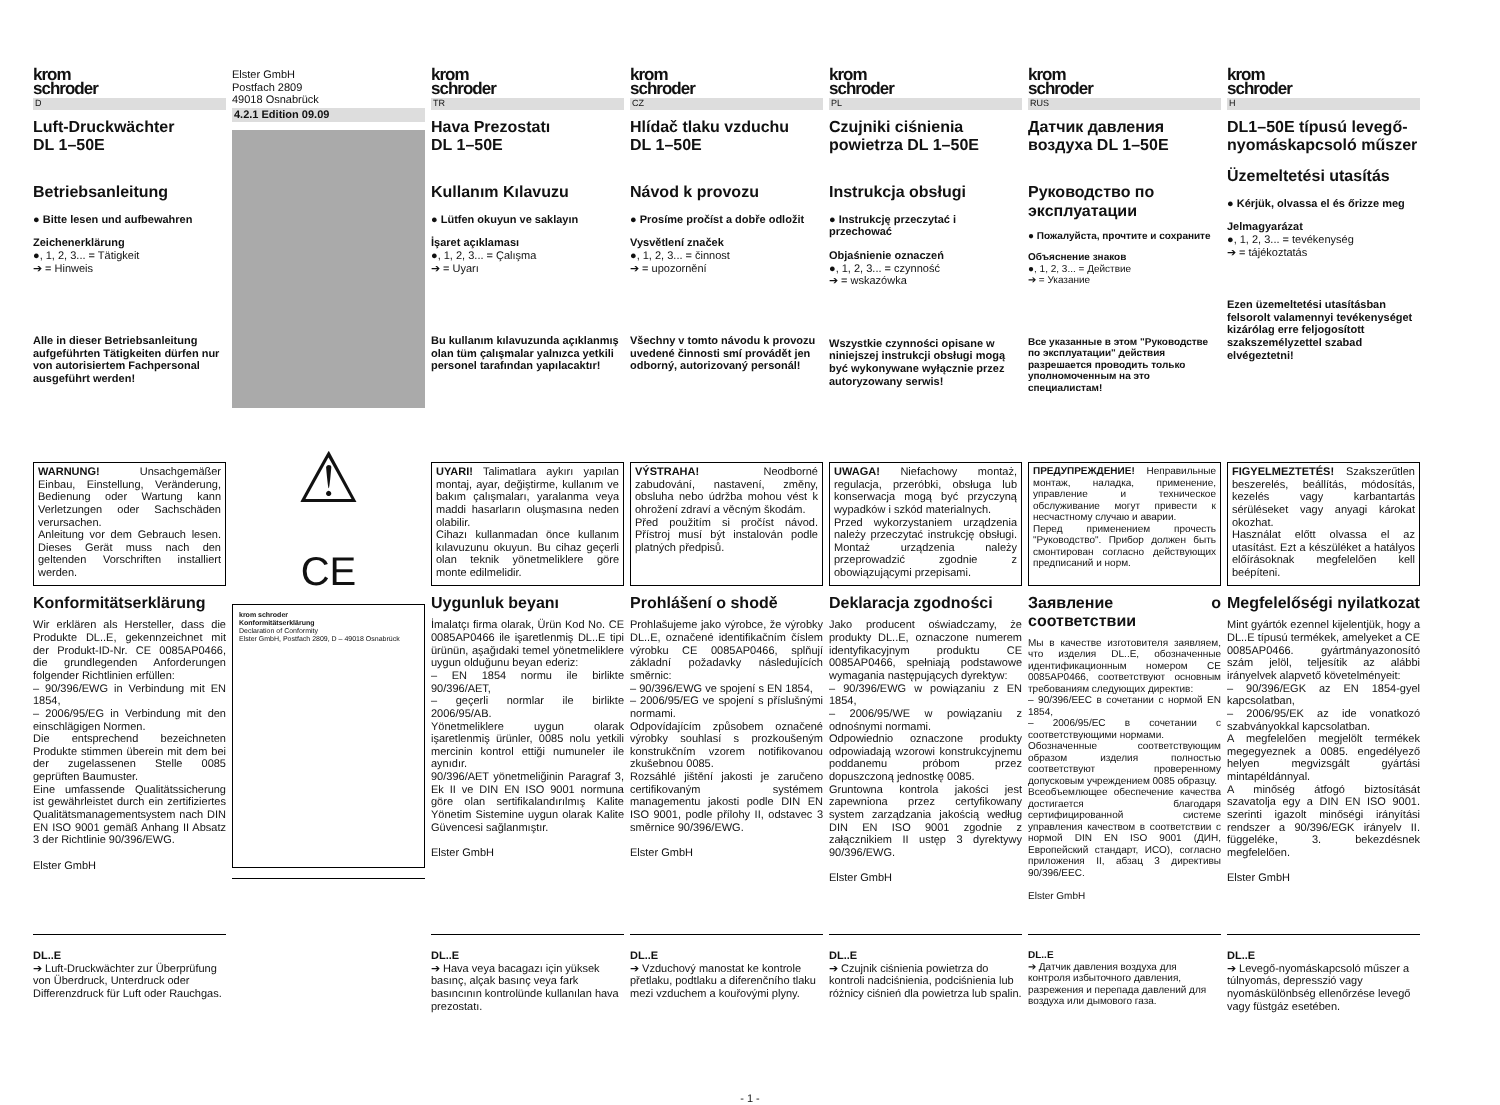krom
schroder
D
Luft-Druckwächter
DL 1–50E
Betriebsanleitung
● Bitte lesen und aufbewahren
Zeichenerklärung
●, 1, 2, 3... = Tätigkeit
➔ = Hinweis
Alle in dieser Betriebsanleitung aufgeführten Tätigkeiten dürfen nur von autorisiertem Fachpersonal ausgeführt werden!
WARNUNG! Unsachgemäßer Einbau, Einstellung, Veränderung, Bedienung oder Wartung kann Verletzungen oder Sachschäden verursachen.
Anleitung vor dem Gebrauch lesen. Dieses Gerät muss nach den geltenden Vorschriften installiert werden.
Konformitätserklärung
Wir erklären als Hersteller, dass die Produkte DL..E, gekennzeichnet mit der Produkt-ID-Nr. CE 0085AP0466, die grundlegenden Anforderungen folgender Richtlinien erfüllen:
– 90/396/EWG in Verbindung mit EN 1854,
– 2006/95/EG in Verbindung mit den einschlägigen Normen.
Die entsprechend bezeichneten Produkte stimmen überein mit dem bei der zugelassenen Stelle 0085 geprüften Baumuster.
Eine umfassende Qualitätssicherung ist gewährleistet durch ein zertifiziertes Qualitätsmanagementsystem nach DIN EN ISO 9001 gemäß Anhang II Absatz 3 der Richtlinie 90/396/EWG.
Elster GmbH
DL..E
➔ Luft-Druckwächter zur Überprüfung von Überdruck, Unterdruck oder Differenzdruck für Luft oder Rauchgas.
Elster GmbH
Postfach 2809
49018 Osnabrück
4.2.1 Edition 09.09
⚠
CE
krom schroder
Konformitätserklärung
Declaration of Conformity
Elster GmbH, Postfach 2809, D – 49018 Osnabrück
krom
schroder
TR
Hava Prezostatı
DL 1–50E
Kullanım Kılavuzu
● Lütfen okuyun ve saklayın
İşaret açıklaması
●, 1, 2, 3... = Çalışma
➔ = Uyarı
Bu kullanım kılavuzunda açıklanmış olan tüm çalışmalar yalnızca yetkili personel tarafından yapılacaktır!
UYARI! Talimatlara aykırı yapılan montaj, ayar, değiştirme, kullanım ve bakım çalışmaları, yaralanma veya maddi hasarların oluşmasına neden olabilir.
Cihazı kullanmadan önce kullanım kılavuzunu okuyun. Bu cihaz geçerli olan teknik yönetmeliklere göre monte edilmelidir.
Uygunluk beyanı
İmalatçı firma olarak, Ürün Kod No. CE 0085AP0466 ile işaretlenmiş DL..E tipi ürünün, aşağıdaki temel yönetmeliklere uygun olduğunu beyan ederiz:
– EN 1854 normu ile birlikte 90/396/AET,
– geçerli normlar ile birlikte 2006/95/AB.
Yönetmeliklere uygun olarak işaretlenmiş ürünler, 0085 nolu yetkili mercinin kontrol ettiği numuneler ile aynıdır.
90/396/AET yönetmeliğinin Paragraf 3, Ek II ve DIN EN ISO 9001 normuna göre olan sertifikalandırılmış Kalite Yönetim Sistemine uygun olarak Kalite Güvencesi sağlanmıştır.
Elster GmbH
DL..E
➔ Hava veya bacagazı için yüksek basınç, alçak basınç veya fark basıncının kontrolünde kullanılan hava prezostatı.
krom
schroder
CZ
Hlídač tlaku vzduchu
DL 1–50E
Návod k provozu
● Prosíme pročíst a dobře odložit
Vysvětlení značek
●, 1, 2, 3... = činnost
➔ = upozornění
Všechny v tomto návodu k provozu uvedené činnosti smí provádět jen odborný, autorizovaný personál!
VÝSTRAHA! Neodborné zabudování, nastavení, změny, obsluha nebo údržba mohou vést k ohrožení zdraví a věcným škodám.
Před použitím si pročíst návod. Přístroj musí být instalován podle platných předpisů.
Prohlášení o shodě
Prohlašujeme jako výrobce, že výrobky DL..E, označené identifikačním číslem výrobku CE 0085AP0466, splňují základní požadavky následujících směrnic:
– 90/396/EWG ve spojení s EN 1854,
– 2006/95/EG ve spojení s příslušnými normami.
Odpovídajícím způsobem označené výrobky souhlasí s prozkoušeným konstrukčním vzorem notifikovanou zkušebnou 0085.
Rozsáhlé jištění jakosti je zaručeno certifikovaným systémem managementu jakosti podle DIN EN ISO 9001, podle přílohy II, odstavec 3 směrnice 90/396/EWG.
Elster GmbH
DL..E
➔ Vzduchový manostat ke kontrole přetlaku, podtlaku a diferenčního tlaku mezi vzduchem a kouřovými plyny.
krom
schroder
PL
Czujniki ciśnienia powietrza DL 1–50E
Instrukcja obsługi
● Instrukcję przeczytać i przechować
Objaśnienie oznaczeń
●, 1, 2, 3... = czynność
➔ = wskazówka
Wszystkie czynności opisane w niniejszej instrukcji obsługi mogą być wykonywane wyłącznie przez autoryzowany serwis!
UWAGA! Niefachowy montaż, regulacja, przeróbki, obsługa lub konserwacja mogą być przyczyną wypadków i szkód materialnych.
Przed wykorzystaniem urządzenia należy przeczytać instrukcję obsługi. Montaż urządzenia należy przeprowadzić zgodnie z obowiązującymi przepisami.
Deklaracja zgodności
Jako producent oświadczamy, że produkty DL..E, oznaczone numerem identyfikacyjnym produktu CE 0085AP0466, spełniają podstawowe wymagania następujących dyrektyw:
– 90/396/EWG w powiązaniu z EN 1854,
– 2006/95/WE w powiązaniu z odnośnymi normami.
Odpowiednio oznaczone produkty odpowiadają wzorowi konstrukcyjnemu poddanemu próbom przez dopuszczoną jednostkę 0085.
Gruntowna kontrola jakości jest zapewniona przez certyfikowany system zarządzania jakością według DIN EN ISO 9001 zgodnie z załącznikiem II ustęp 3 dyrektywy 90/396/EWG.
Elster GmbH
DL..E
➔ Czujnik ciśnienia powietrza do kontroli nadciśnienia, podciśnienia lub różnicy ciśnień dla powietrza lub spalin.
krom
schroder
RUS
Датчик давления воздуха DL 1–50E
Руководство по эксплуатации
● Пожалуйста, прочтите и сохраните
Объяснение знаков
●, 1, 2, 3... = Действие
➔ = Указание
Все указанные в этом "Руководстве по эксплуатации" действия разрешается проводить только уполномоченным на это специалистам!
ПРЕДУПРЕЖДЕНИЕ! Неправильные монтаж, наладка, применение, управление и техническое обслуживание могут привести к несчастному случаю и аварии.
Перед применением прочесть "Руководство". Прибор должен быть смонтирован согласно действующих предписаний и норм.
Заявление о соответствии
Мы в качестве изготовителя заявляем, что изделия DL..E, обозначенные идентификационным номером CE 0085AP0466, соответствуют основным требованиям следующих директив:
– 90/396/EEC в сочетании с нормой EN 1854,
– 2006/95/EC в сочетании с соответствующими нормами.
Обозначенные соответствующим образом изделия полностью соответствуют проверенному допусковым учреждением 0085 образцу.
Всеобъемлющее обеспечение качества достигается благодаря сертифицированной системе управления качеством в соответствии с нормой DIN EN ISO 9001 (ДИН, Европейский стандарт, ИСО), согласно приложения II, абзац 3 директивы 90/396/EEC.
Elster GmbH
DL..E
➔ Датчик давления воздуха для контроля избыточного давления, разрежения и перепада давлений для воздуха или дымового газа.
krom
schroder
H
DL1–50E típusú levegő-nyomáskapcsoló műszer
Üzemeltetési utasítás
● Kérjük, olvassa el és őrizze meg
Jelmagyarázat
●, 1, 2, 3... = tevékenység
➔ = tájékoztatás
Ezen üzemeltetési utasításban felsorolt valamennyi tevékenységet kizárólag erre feljogosított szakszemélyzettel szabad elvégeztetni!
FIGYELMEZTETÉS! Szakszerűtlen beszerelés, beállítás, módosítás, kezelés vagy karbantartás sérüléseket vagy anyagi károkat okozhat.
Használat előtt olvassa el az utasítást. Ezt a készüléket a hatályos előírásoknak megfelelően kell beépíteni.
Megfelelőségi nyilatkozat
Mint gyártók ezennel kijelentjük, hogy a DL..E típusú termékek, amelyeket a CE 0085AP0466. gyártmányazonosító szám jelöl, teljesítik az alábbi irányelvek alapvető követelményeit:
– 90/396/EGK az EN 1854-gyel kapcsolatban,
– 2006/95/EK az ide vonatkozó szabványokkal kapcsolatban.
A megfelelően megjelölt termékek megegyeznek a 0085. engedélyező helyen megvizsgált gyártási mintapéldánnyal.
A minőség átfogó biztosítását szavatolja egy a DIN EN ISO 9001. szerinti igazolt minőségi irányítási rendszer a 90/396/EGK irányelv II. függeléke, 3. bekezdésnek megfelelően.
Elster GmbH
DL..E
➔ Levegő-nyomáskapcsoló műszer a túlnyomás, depresszió vagy nyomáskülönbség ellenőrzése levegő vagy füstgáz esetében.
- 1 -